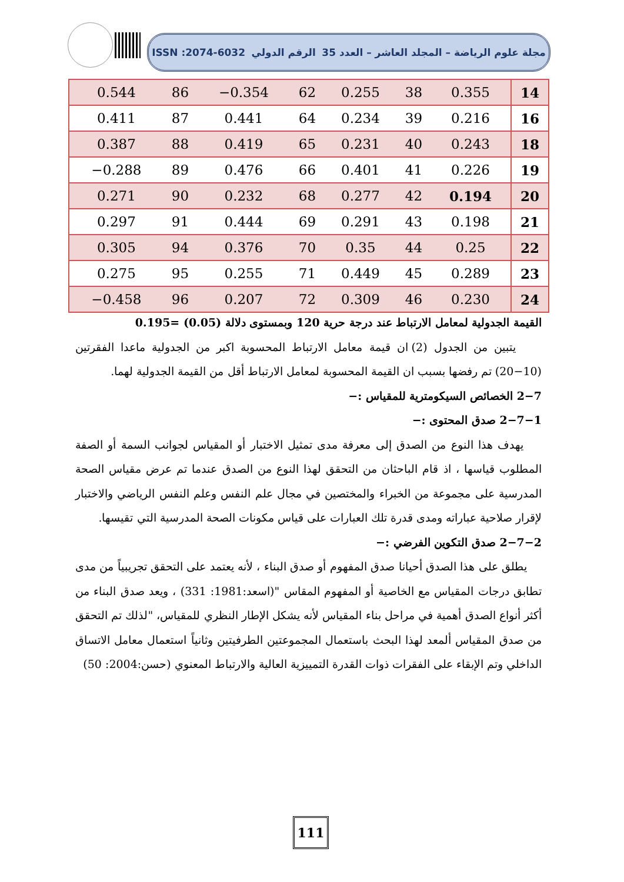مجلة علوم الرياضة – المجلد العاشر – العدد 35 الرقم الدولي ISSN :2074-6032
| 0.544 | 86 | −0.354 | 62 | 0.255 | 38 | 0.355 | 14 |
| 0.411 | 87 | 0.441 | 64 | 0.234 | 39 | 0.216 | 16 |
| 0.387 | 88 | 0.419 | 65 | 0.231 | 40 | 0.243 | 18 |
| −0.288 | 89 | 0.476 | 66 | 0.401 | 41 | 0.226 | 19 |
| 0.271 | 90 | 0.232 | 68 | 0.277 | 42 | 0.194 | 20 |
| 0.297 | 91 | 0.444 | 69 | 0.291 | 43 | 0.198 | 21 |
| 0.305 | 94 | 0.376 | 70 | 0.35 | 44 | 0.25 | 22 |
| 0.275 | 95 | 0.255 | 71 | 0.449 | 45 | 0.289 | 23 |
| −0.458 | 96 | 0.207 | 72 | 0.309 | 46 | 0.230 | 24 |
القيمة الجدولية لمعامل الارتباط عند درجة حرية 120 وبمستوى دلالة (0.05) =0.195
يتبين من الجدول (2) ان قيمة معامل الارتباط المحسوبة اكبر من الجدولية ماعدا الفقرتين (10−20) تم رفضها بسبب ان القيمة المحسوبة لمعامل الارتباط أقل من القيمة الجدولية لهما.
2−7 الخصائص السيكومترية للمقياس :−
2−7−1 صدق المحتوى :−
يهدف هذا النوع من الصدق إلى معرفة مدى تمثيل الاختبار أو المقياس لجوانب السمة أو الصفة المطلوب قياسها ، اذ قام الباحثان من التحقق لهذا النوع من الصدق عندما تم عرض مقياس الصحة المدرسية على مجموعة من الخبراء والمختصين في مجال علم النفس وعلم النفس الرياضي والاختبار لإقرار صلاحية عباراته ومدى قدرة تلك العبارات على قياس مكونات الصحة المدرسية التي تقيسها.
2−7−2 صدق التكوين الفرضي :−
يطلق على هذا الصدق أحيانا صدق المفهوم أو صدق البناء ، لأنه يعتمد على التحقق تجريبياً من مدى تطابق درجات المقياس مع الخاصية أو المفهوم المقاس "(اسعد:1981: 331) ، ويعد صدق البناء من أكثر أنواع الصدق أهمية في مراحل بناء المقياس لأنه يشكل الإطار النظري للمقياس، "لذلك تم التحقق من صدق المقياس ألمعد لهذا البحث باستعمال المجموعتين الطرفيتين وثانياً استعمال معامل الاتساق الداخلي وتم الإبقاء على الفقرات ذوات القدرة التمييزية العالية والارتباط المعنوي (حسن:2004: 50)
111